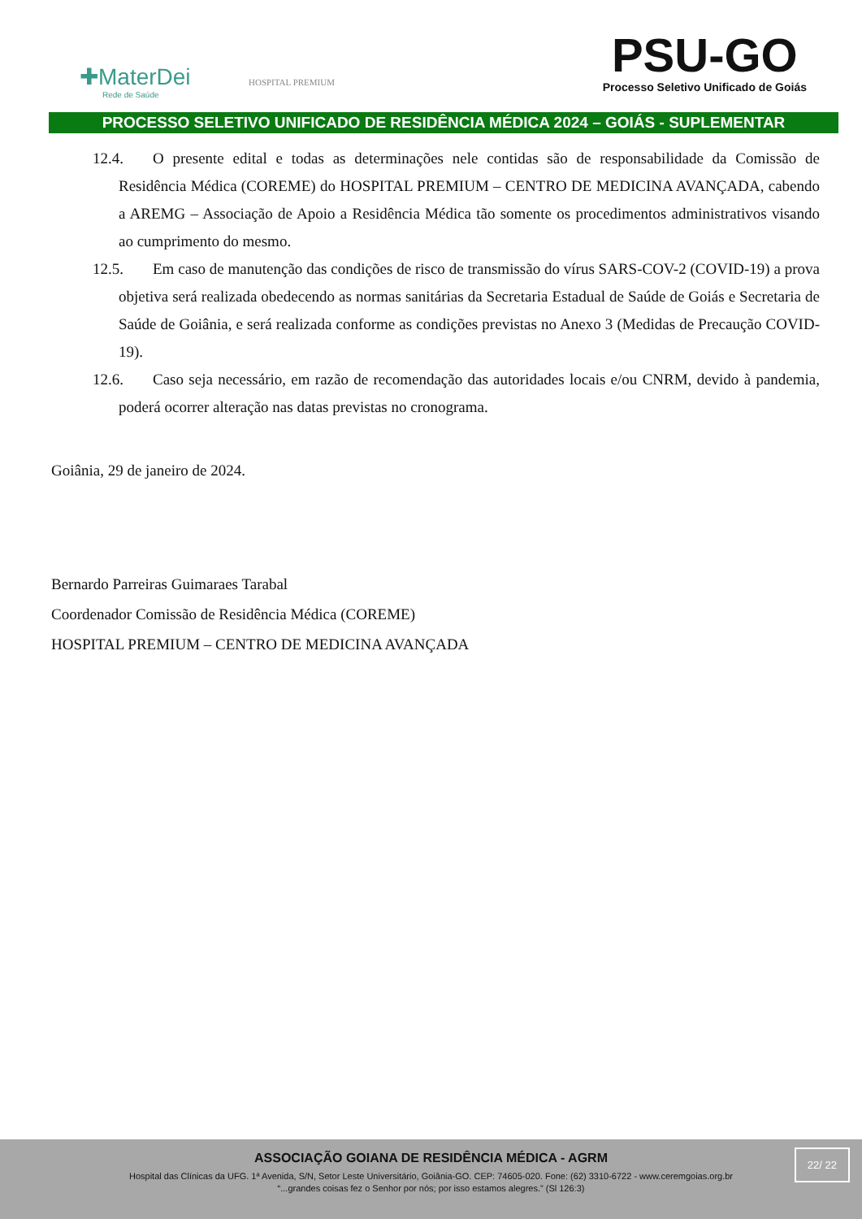✚MaterDei
Rede de Saúde
HOSPITAL PREMIUM
PSU-GO
Processo Seletivo Unificado de Goiás
PROCESSO SELETIVO UNIFICADO DE RESIDÊNCIA MÉDICA 2024 – GOIÁS - SUPLEMENTAR
12.4. O presente edital e todas as determinações nele contidas são de responsabilidade da Comissão de Residência Médica (COREME) do HOSPITAL PREMIUM – CENTRO DE MEDICINA AVANÇADA, cabendo a AREMG – Associação de Apoio a Residência Médica tão somente os procedimentos administrativos visando ao cumprimento do mesmo.
12.5. Em caso de manutenção das condições de risco de transmissão do vírus SARS-COV-2 (COVID-19) a prova objetiva será realizada obedecendo as normas sanitárias da Secretaria Estadual de Saúde de Goiás e Secretaria de Saúde de Goiânia, e será realizada conforme as condições previstas no Anexo 3 (Medidas de Precaução COVID-19).
12.6. Caso seja necessário, em razão de recomendação das autoridades locais e/ou CNRM, devido à pandemia, poderá ocorrer alteração nas datas previstas no cronograma.
Goiânia, 29 de janeiro de 2024.
Bernardo Parreiras Guimaraes Tarabal
Coordenador Comissão de Residência Médica (COREME)
HOSPITAL PREMIUM – CENTRO DE MEDICINA AVANÇADA
ASSOCIAÇÃO GOIANA DE RESIDÊNCIA MÉDICA - AGRM
Hospital das Clínicas da UFG. 1ª Avenida, S/N, Setor Leste Universitário, Goiânia-GO. CEP: 74605-020. Fone: (62) 3310-6722 - www.ceremgoias.org.br
“...grandes coisas fez o Senhor por nós; por isso estamos alegres.” (Sl 126:3)
22/ 22